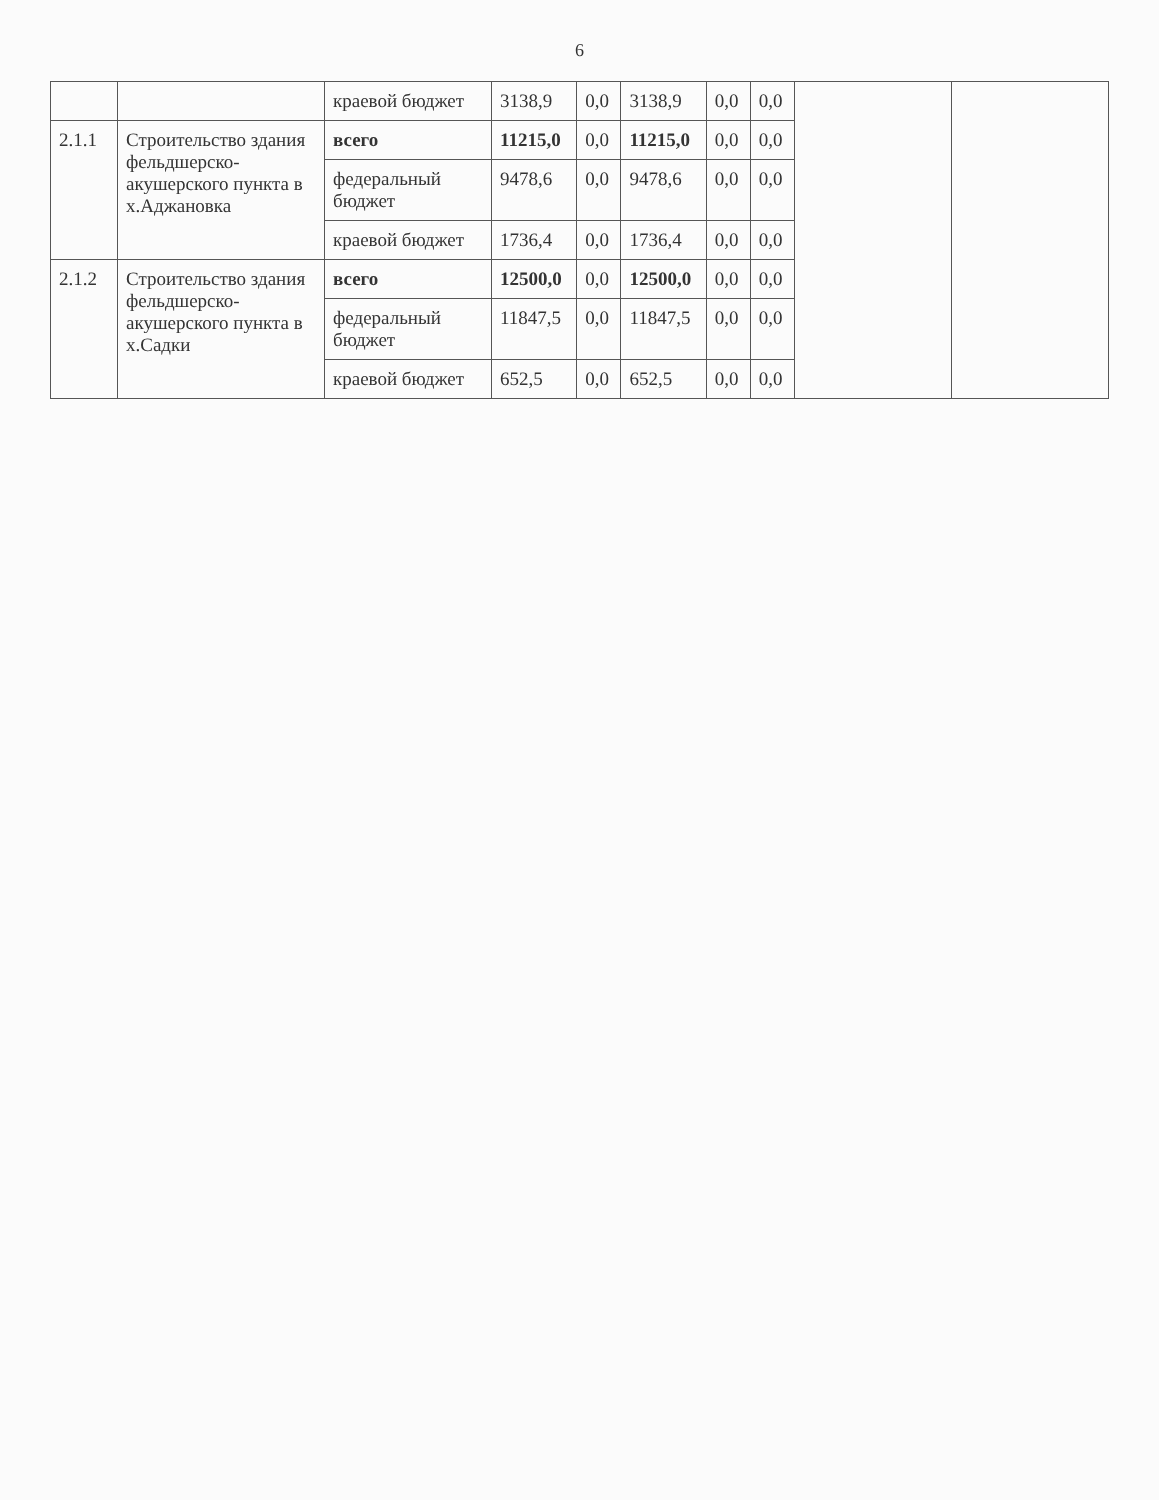6
| | | краевой бюджет | 3138,9 | 0,0 | 3138,9 | 0,0 | 0,0 | | |
| 2.1.1 | Строительство здания фельдшерско-акушерского пункта в х.Аджановка | всего | 11215,0 | 0,0 | 11215,0 | 0,0 | 0,0 | | |
| | | федеральный бюджет | 9478,6 | 0,0 | 9478,6 | 0,0 | 0,0 | | |
| | | краевой бюджет | 1736,4 | 0,0 | 1736,4 | 0,0 | 0,0 | | |
| 2.1.2 | Строительство здания фельдшерско-акушерского пункта в х.Садки | всего | 12500,0 | 0,0 | 12500,0 | 0,0 | 0,0 | | |
| | | федеральный бюджет | 11847,5 | 0,0 | 11847,5 | 0,0 | 0,0 | | |
| | | краевой бюджет | 652,5 | 0,0 | 652,5 | 0,0 | 0,0 | | |